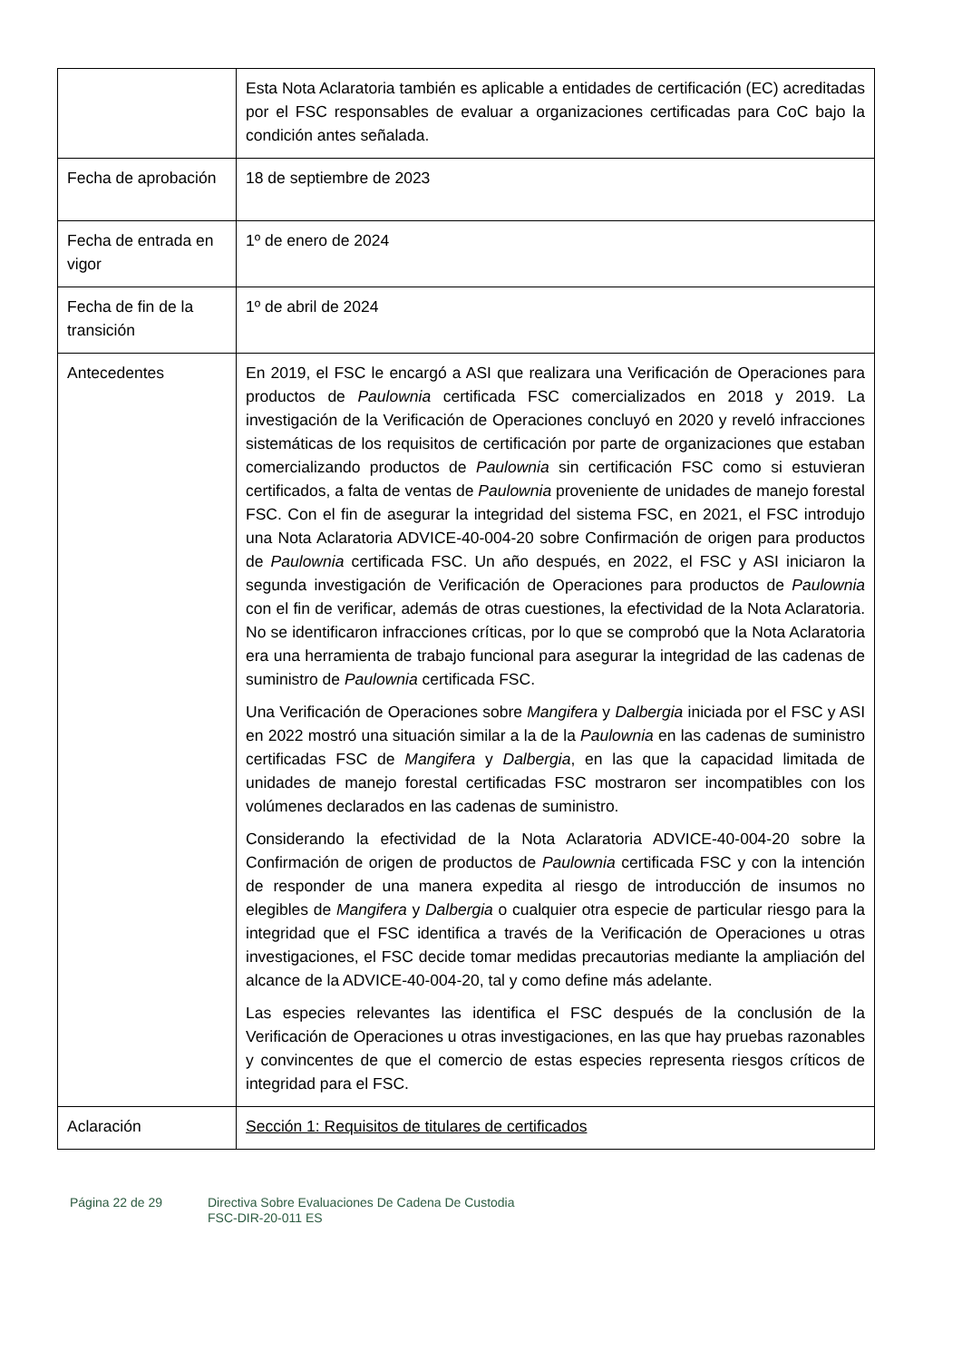| | Esta Nota Aclaratoria también es aplicable a entidades de certificación (EC) acreditadas por el FSC responsables de evaluar a organizaciones certificadas para CoC bajo la condición antes señalada. |
| Fecha de aprobación | 18 de septiembre de 2023 |
| Fecha de entrada en vigor | 1º de enero de 2024 |
| Fecha de fin de la transición | 1º de abril de 2024 |
| Antecedentes | En 2019, el FSC le encargó a ASI que realizara una Verificación de Operaciones para productos de Paulownia certificada FSC comercializados en 2018 y 2019. La investigación de la Verificación de Operaciones concluyó en 2020 y reveló infracciones sistemáticas de los requisitos de certificación por parte de organizaciones que estaban comercializando productos de Paulownia sin certificación FSC como si estuvieran certificados, a falta de ventas de Paulownia proveniente de unidades de manejo forestal FSC. Con el fin de asegurar la integridad del sistema FSC, en 2021, el FSC introdujo una Nota Aclaratoria ADVICE-40-004-20 sobre Confirmación de origen para productos de Paulownia certificada FSC. Un año después, en 2022, el FSC y ASI iniciaron la segunda investigación de Verificación de Operaciones para productos de Paulownia con el fin de verificar, además de otras cuestiones, la efectividad de la Nota Aclaratoria. No se identificaron infracciones críticas, por lo que se comprobó que la Nota Aclaratoria era una herramienta de trabajo funcional para asegurar la integridad de las cadenas de suministro de Paulownia certificada FSC. Una Verificación de Operaciones sobre Mangifera y Dalbergia iniciada por el FSC y ASI en 2022 mostró una situación similar a la de la Paulownia en las cadenas de suministro certificadas FSC de Mangifera y Dalbergia , en las que la capacidad limitada de unidades de manejo forestal certificadas FSC mostraron ser incompatibles con los volúmenes declarados en las cadenas de suministro. Considerando la efectividad de la Nota Aclaratoria ADVICE-40-004-20 sobre la Confirmación de origen de productos de Paulownia certificada FSC y con la intención de responder de una manera expedita al riesgo de introducción de insumos no elegibles de Mangifera y Dalbergia o cualquier otra especie de particular riesgo para la integridad que el FSC identifica a través de la Verificación de Operaciones u otras investigaciones, el FSC decide tomar medidas precautorias mediante la ampliación del alcance de la ADVICE-40-004-20, tal y como define más adelante. Las especies relevantes las identifica el FSC después de la conclusión de la Verificación de Operaciones u otras investigaciones, en las que hay pruebas razonables y convincentes de que el comercio de estas especies representa riesgos críticos de integridad para el FSC. |
| Aclaración | Sección 1: Requisitos de titulares de certificados |
Página 22 de 29 Directiva Sobre Evaluaciones De Cadena De Custodia
FSC-DIR-20-011 ES